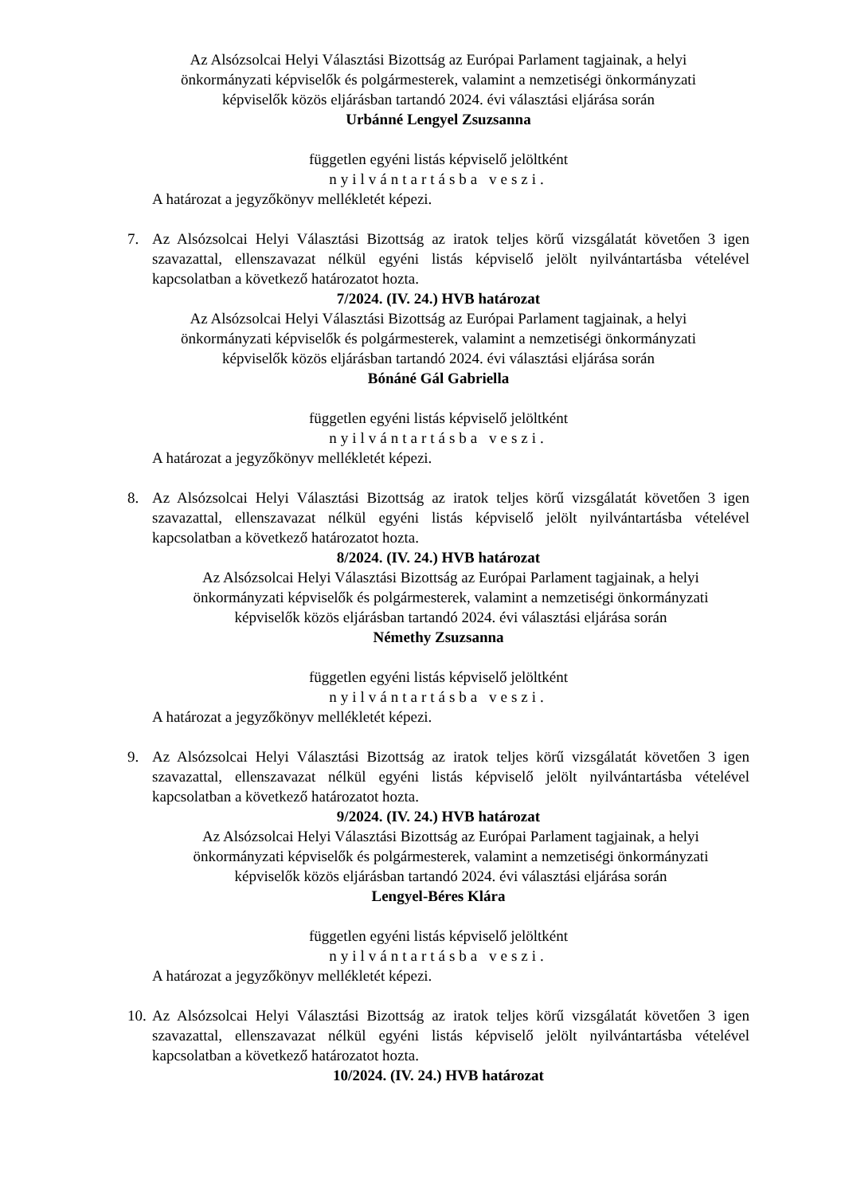Az Alsózsolcai Helyi Választási Bizottság az Európai Parlament tagjainak, a helyi
önkormányzati képviselők és polgármesterek, valamint a nemzetiségi önkormányzati
képviselők közös eljárásban tartandó 2024. évi választási eljárása során
Urbánné Lengyel Zsuzsanna
független egyéni listás képviselő jelöltként
nyilvántartásba veszi.
A határozat a jegyzőkönyv mellékletét képezi.
7. Az Alsózsolcai Helyi Választási Bizottság az iratok teljes körű vizsgálatát követően 3 igen szavazattal, ellenszavazat nélkül egyéni listás képviselő jelölt nyilvántartásba vételével kapcsolatban a következő határozatot hozta.
7/2024. (IV. 24.) HVB határozat
Az Alsózsolcai Helyi Választási Bizottság az Európai Parlament tagjainak, a helyi
önkormányzati képviselők és polgármesterek, valamint a nemzetiségi önkormányzati
képviselők közös eljárásban tartandó 2024. évi választási eljárása során
Bónáné Gál Gabriella
független egyéni listás képviselő jelöltként
nyilvántartásba veszi.
A határozat a jegyzőkönyv mellékletét képezi.
8. Az Alsózsolcai Helyi Választási Bizottság az iratok teljes körű vizsgálatát követően 3 igen szavazattal, ellenszavazat nélkül egyéni listás képviselő jelölt nyilvántartásba vételével kapcsolatban a következő határozatot hozta.
8/2024. (IV. 24.) HVB határozat
Az Alsózsolcai Helyi Választási Bizottság az Európai Parlament tagjainak, a helyi
önkormányzati képviselők és polgármesterek, valamint a nemzetiségi önkormányzati
képviselők közös eljárásban tartandó 2024. évi választási eljárása során
Némethy Zsuzsanna
független egyéni listás képviselő jelöltként
nyilvántartásba veszi.
A határozat a jegyzőkönyv mellékletét képezi.
9. Az Alsózsolcai Helyi Választási Bizottság az iratok teljes körű vizsgálatát követően 3 igen szavazattal, ellenszavazat nélkül egyéni listás képviselő jelölt nyilvántartásba vételével kapcsolatban a következő határozatot hozta.
9/2024. (IV. 24.) HVB határozat
Az Alsózsolcai Helyi Választási Bizottság az Európai Parlament tagjainak, a helyi
önkormányzati képviselők és polgármesterek, valamint a nemzetiségi önkormányzati
képviselők közös eljárásban tartandó 2024. évi választási eljárása során
Lengyel-Béres Klára
független egyéni listás képviselő jelöltként
nyilvántartásba veszi.
A határozat a jegyzőkönyv mellékletét képezi.
10. Az Alsózsolcai Helyi Választási Bizottság az iratok teljes körű vizsgálatát követően 3 igen szavazattal, ellenszavazat nélkül egyéni listás képviselő jelölt nyilvántartásba vételével kapcsolatban a következő határozatot hozta.
10/2024. (IV. 24.) HVB határozat